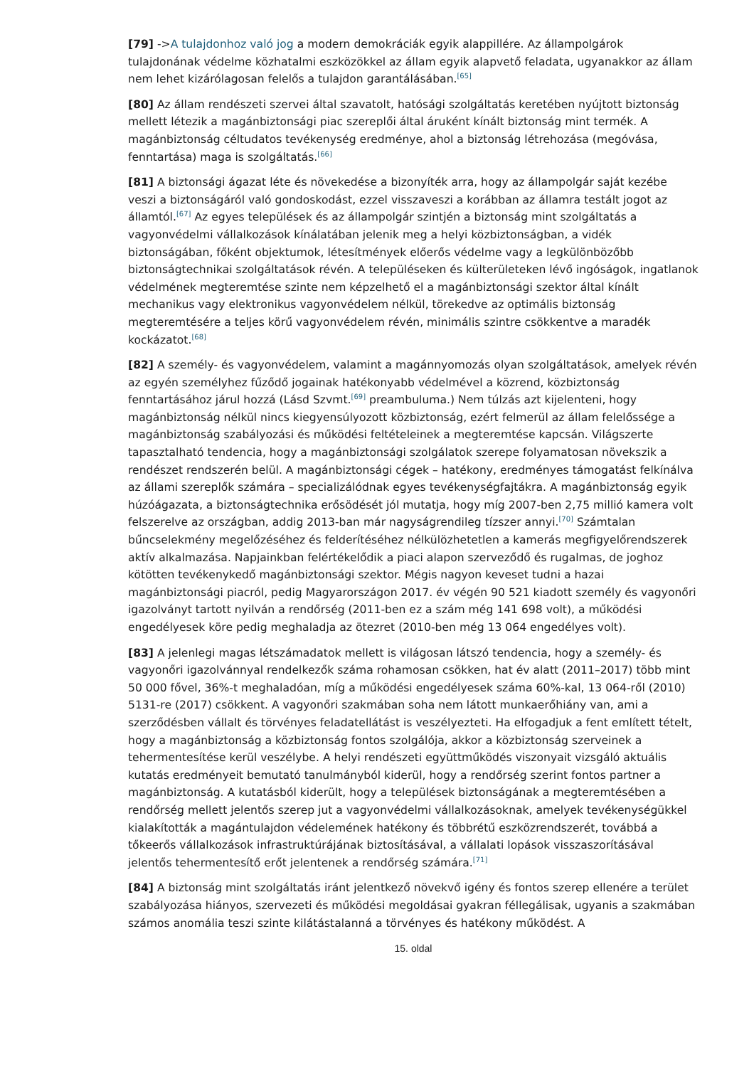[79] ->A tulajdonhoz való jog a modern demokráciák egyik alappillére. Az állampolgárok tulajdonának védelme közhatalmi eszközökkel az állam egyik alapvető feladata, ugyanakkor az állam nem lehet kizárólagosan felelős a tulajdon garantálásában.<sup>[65]</sup>
[80] Az állam rendészeti szervei által szavatolt, hatósági szolgáltatás keretében nyújtott biztonság mellett létezik a magánbiztonsági piac szereplői által áruként kínált biztonság mint termék. A magánbiztonság céltudatos tevékenység eredménye, ahol a biztonság létrehozása (megóvása, fenntartása) maga is szolgáltatás.<sup>[66]</sup>
[81] A biztonsági ágazat léte és növekedése a bizonyíték arra, hogy az állampolgár saját kezébe veszi a biztonságáról való gondoskodást, ezzel visszaveszi a korábban az államra testált jogot az államtól.<sup>[67]</sup> Az egyes települések és az állampolgár szintjén a biztonság mint szolgáltatás a vagyonvédelmi vállalkozások kínálatában jelenik meg a helyi közbiztonságban, a vidék biztonságában, főként objektumok, létesítmények előerős védelme vagy a legkülönbözőbb biztonságtechnikai szolgáltatások révén. A településeken és külterületeken lévő ingóságok, ingatlanok védelmének megteremtése szinte nem képzelhető el a magánbiztonsági szektor által kínált mechanikus vagy elektronikus vagyonvédelem nélkül, törekedve az optimális biztonság megteremtésére a teljes körű vagyonvédelem révén, minimális szintre csökkentve a maradék kockázatot.<sup>[68]</sup>
[82] A személy- és vagyonvédelem, valamint a magánnyomozás olyan szolgáltatások, amelyek révén az egyén személyhez fűződő jogainak hatékonyabb védelmével a közrend, közbiztonság fenntartásához járul hozzá (Lásd Szvmt.<sup>[69]</sup> preambuluma.) Nem túlzás azt kijelenteni, hogy magánbiztonság nélkül nincs kiegyensúlyozott közbiztonság, ezért felmerül az állam felelőssége a magánbiztonság szabályozási és működési feltételeinek a megteremtése kapcsán. Világszerte tapasztalható tendencia, hogy a magánbiztonsági szolgálatok szerepe folyamatosan növekszik a rendészet rendszerén belül. A magánbiztonsági cégek – hatékony, eredményes támogatást felkínálva az állami szereplők számára – specializálódnak egyes tevékenységfajtákra. A magánbiztonság egyik húzóágazata, a biztonságtechnika erősödését jól mutatja, hogy míg 2007-ben 2,75 millió kamera volt felszerelve az országban, addig 2013-ban már nagyságrendileg tízszer annyi.<sup>[70]</sup> Számtalan bűncselekmény megelőzéséhez és felderítéséhez nélkülözhetetlen a kamerás megfigyelőrendszerek aktív alkalmazása. Napjainkban felértékelődik a piaci alapon szerveződő és rugalmas, de joghoz kötötten tevékenykedő magánbiztonsági szektor. Mégis nagyon keveset tudni a hazai magánbiztonsági piacról, pedig Magyarországon 2017. év végén 90 521 kiadott személy és vagyonőri igazolványt tartott nyilván a rendőrség (2011-ben ez a szám még 141 698 volt), a működési engedélyesek köre pedig meghaladja az ötezret (2010-ben még 13 064 engedélyes volt).
[83] A jelenlegi magas létszámadatok mellett is világosan látszó tendencia, hogy a személy- és vagyonőri igazolvánnyal rendelkezők száma rohamosan csökken, hat év alatt (2011–2017) több mint 50 000 fővel, 36%-t meghaladóan, míg a működési engedélyesek száma 60%-kal, 13 064-ről (2010) 5131-re (2017) csökkent. A vagyonőri szakmában soha nem látott munkaerőhiány van, ami a szerződésben vállalt és törvényes feladatellátást is veszélyezteti. Ha elfogadjuk a fent említett tételt, hogy a magánbiztonság a közbiztonság fontos szolgálója, akkor a közbiztonság szerveinek a tehermentesítése kerül veszélybe. A helyi rendészeti együttműködés viszonyait vizsgáló aktuális kutatás eredményeit bemutató tanulmányból kiderül, hogy a rendőrség szerint fontos partner a magánbiztonság. A kutatásból kiderült, hogy a települések biztonságának a megteremtésében a rendőrség mellett jelentős szerep jut a vagyonvédelmi vállalkozásoknak, amelyek tevékenységükkel kialakították a magántulajdon védelemének hatékony és többrétű eszközrendszerét, továbbá a tőkeerős vállalkozások infrastruktúrájának biztosításával, a vállalati lopások visszaszorításával jelentős tehermentesítő erőt jelentenek a rendőrség számára.<sup>[71]</sup>
[84] A biztonság mint szolgáltatás iránt jelentkező növekvő igény és fontos szerep ellenére a terület szabályozása hiányos, szervezeti és működési megoldásai gyakran féllegálisak, ugyanis a szakmában számos anomália teszi szinte kilátástalanná a törvényes és hatékony működést. A
15. oldal